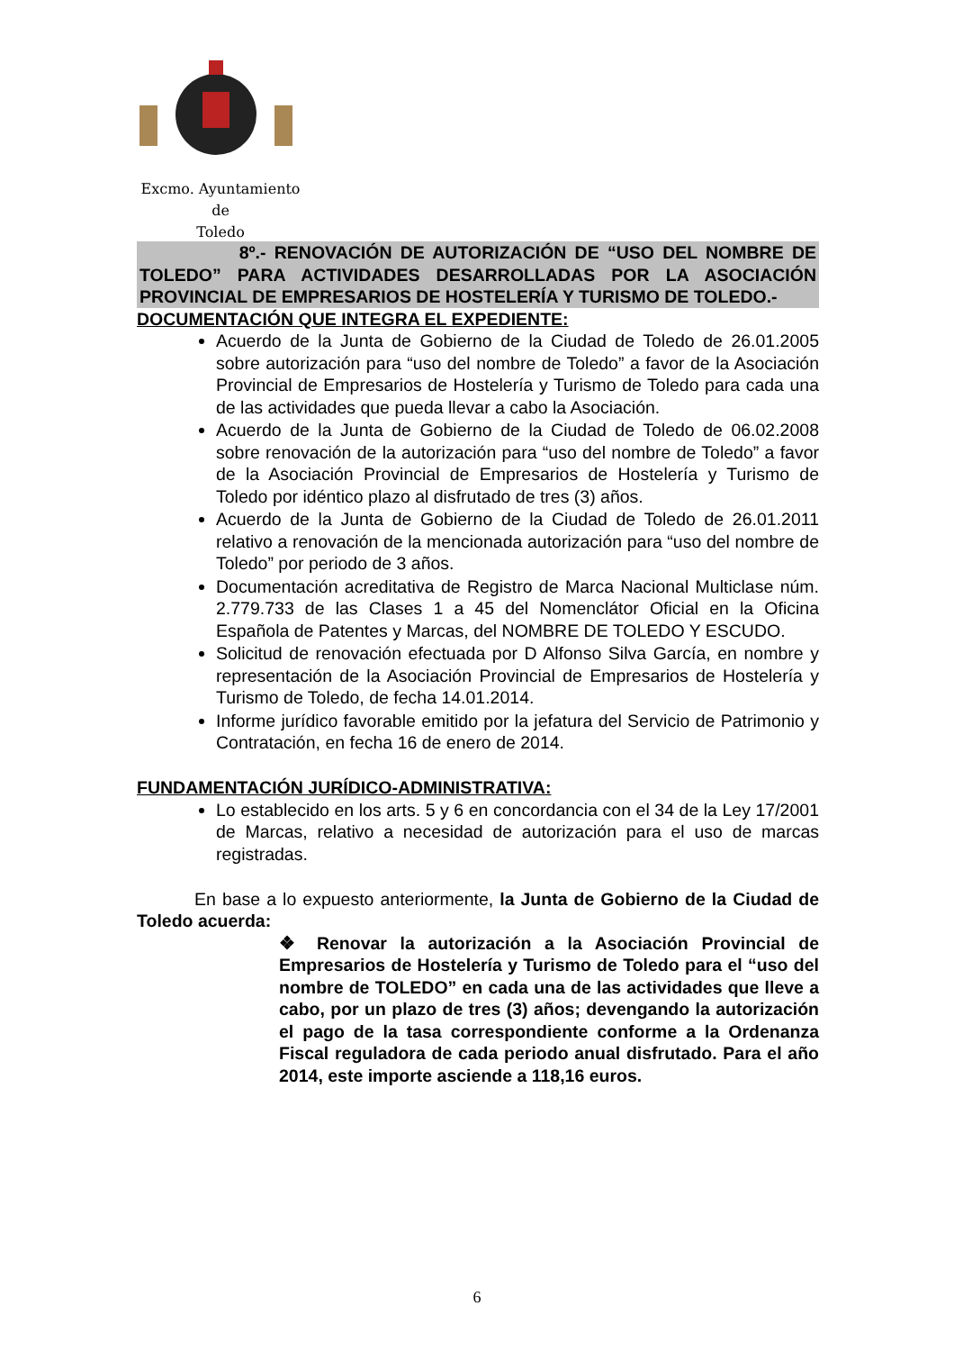Excmo. Ayuntamiento
de
Toledo
8º.- RENOVACIÓN DE AUTORIZACIÓN DE “USO DEL NOMBRE DE TOLEDO” PARA ACTIVIDADES DESARROLLADAS POR LA ASOCIACIÓN PROVINCIAL DE EMPRESARIOS DE HOSTELERÍA Y TURISMO DE TOLEDO.-
DOCUMENTACIÓN QUE INTEGRA EL EXPEDIENTE:
Acuerdo de la Junta de Gobierno de la Ciudad de Toledo de 26.01.2005 sobre autorización para “uso del nombre de Toledo” a favor de la Asociación Provincial de Empresarios de Hostelería y Turismo de Toledo para cada una de las actividades que pueda llevar a cabo la Asociación.
Acuerdo de la Junta de Gobierno de la Ciudad de Toledo de 06.02.2008 sobre renovación de la autorización para “uso del nombre de Toledo” a favor de la Asociación Provincial de Empresarios de Hostelería y Turismo de Toledo por idéntico plazo al disfrutado de tres (3) años.
Acuerdo de la Junta de Gobierno de la Ciudad de Toledo de 26.01.2011 relativo a renovación de la mencionada autorización para “uso del nombre de Toledo” por periodo de 3 años.
Documentación acreditativa de Registro de Marca Nacional Multiclase núm. 2.779.733 de las Clases 1 a 45 del Nomenclátor Oficial en la Oficina Española de Patentes y Marcas, del NOMBRE DE TOLEDO Y ESCUDO.
Solicitud de renovación efectuada por D Alfonso Silva García, en nombre y representación de la Asociación Provincial de Empresarios de Hostelería y Turismo de Toledo, de fecha 14.01.2014.
Informe jurídico favorable emitido por la jefatura del Servicio de Patrimonio y Contratación, en fecha 16 de enero de 2014.
FUNDAMENTACIÓN JURÍDICO-ADMINISTRATIVA:
Lo establecido en los arts. 5 y 6 en concordancia con el 34 de la Ley 17/2001 de Marcas, relativo a necesidad de autorización para el uso de marcas registradas.
En base a lo expuesto anteriormente, la Junta de Gobierno de la Ciudad de Toledo acuerda:
❖ Renovar la autorización a la Asociación Provincial de Empresarios de Hostelería y Turismo de Toledo para el “uso del nombre de TOLEDO” en cada una de las actividades que lleve a cabo, por un plazo de tres (3) años; devengando la autorización el pago de la tasa correspondiente conforme a la Ordenanza Fiscal reguladora de cada periodo anual disfrutado. Para el año 2014, este importe asciende a 118,16 euros.
6